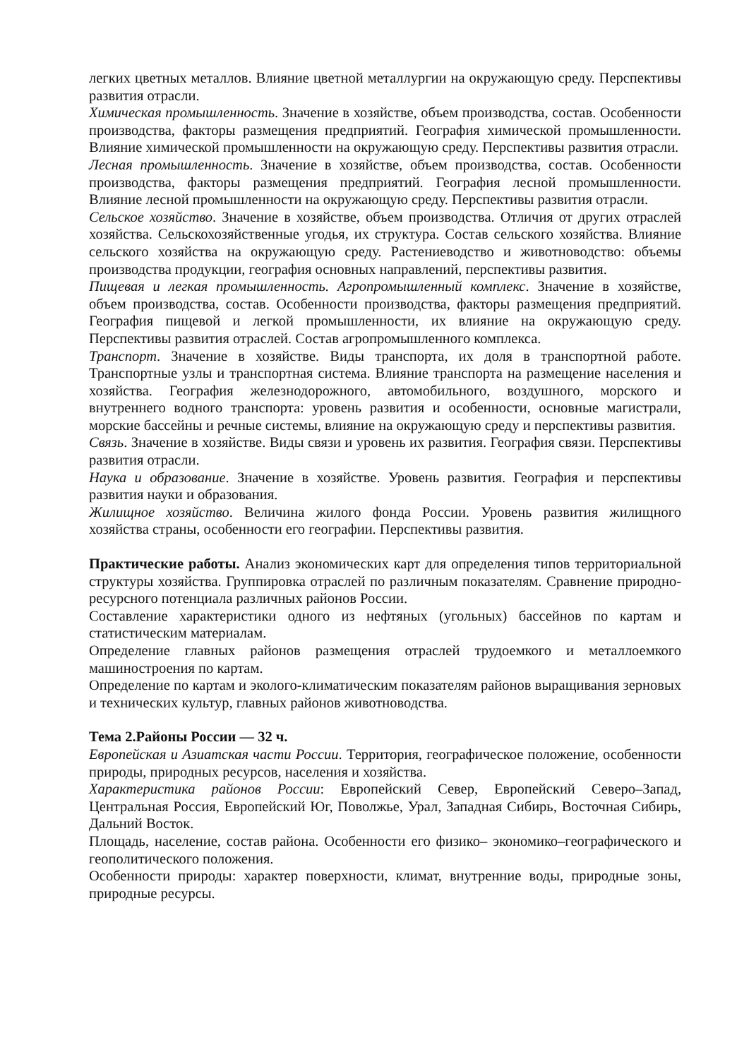легких цветных металлов. Влияние цветной металлургии на окружающую среду. Перспективы развития отрасли.
Химическая промышленность. Значение в хозяйстве, объем производства, состав. Особенности производства, факторы размещения предприятий. География химической промышленности. Влияние химической промышленности на окружающую среду. Перспективы развития отрасли.
Лесная промышленность. Значение в хозяйстве, объем производства, состав. Особенности производства, факторы размещения предприятий. География лесной промышленности. Влияние лесной промышленности на окружающую среду. Перспективы развития отрасли.
Сельское хозяйство. Значение в хозяйстве, объем производства. Отличия от других отраслей хозяйства. Сельскохозяйственные угодья, их структура. Состав сельского хозяйства. Влияние сельского хозяйства на окружающую среду. Растениеводство и животноводство: объемы производства продукции, география основных направлений, перспективы развития.
Пищевая и легкая промышленность. Агропромышленный комплекс. Значение в хозяйстве, объем производства, состав. Особенности производства, факторы размещения предприятий. География пищевой и легкой промышленности, их влияние на окружающую среду. Перспективы развития отраслей. Состав агропромышленного комплекса.
Транспорт. Значение в хозяйстве. Виды транспорта, их доля в транспортной работе. Транспортные узлы и транспортная система. Влияние транспорта на размещение населения и хозяйства. География железнодорожного, автомобильного, воздушного, морского и внутреннего водного транспорта: уровень развития и особенности, основные магистрали, морские бассейны и речные системы, влияние на окружающую среду и перспективы развития.
Связь. Значение в хозяйстве. Виды связи и уровень их развития. География связи. Перспективы развития отрасли.
Наука и образование. Значение в хозяйстве. Уровень развития. География и перспективы развития науки и образования.
Жилищное хозяйство. Величина жилого фонда России. Уровень развития жилищного хозяйства страны, особенности его географии. Перспективы развития.
Практические работы. Анализ экономических карт для определения типов территориальной структуры хозяйства. Группировка отраслей по различным показателям. Сравнение природно-ресурсного потенциала различных районов России.
Составление характеристики одного из нефтяных (угольных) бассейнов по картам и статистическим материалам.
Определение главных районов размещения отраслей трудоемкого и металлоемкого машиностроения по картам.
Определение по картам и эколого-климатическим показателям районов выращивания зерновых и технических культур, главных районов животноводства.
Тема 2.Районы России — 32 ч.
Европейская и Азиатская части России. Территория, географическое положение, особенности природы, природных ресурсов, населения и хозяйства.
Характеристика районов России: Европейский Север, Европейский Северо–Запад, Центральная Россия, Европейский Юг, Поволжье, Урал, Западная Сибирь, Восточная Сибирь, Дальний Восток.
Площадь, население, состав района. Особенности его физико– экономико–географического и геополитического положения.
Особенности природы: характер поверхности, климат, внутренние воды, природные зоны, природные ресурсы.